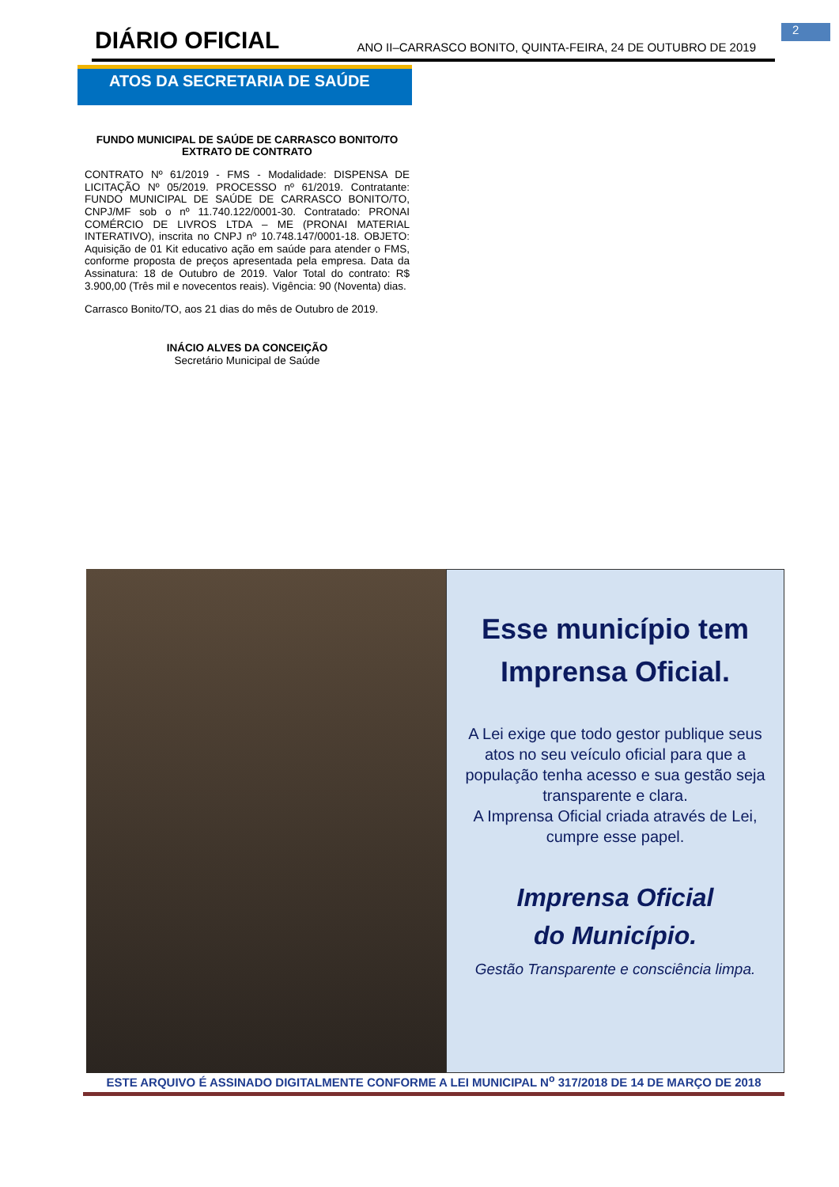2
DIÁRIO OFICIAL
ANO II–CARRASCO BONITO, QUINTA-FEIRA, 24 DE OUTUBRO DE 2019
ATOS DA SECRETARIA DE SAÚDE
FUNDO MUNICIPAL DE SAÚDE DE CARRASCO BONITO/TO
EXTRATO DE CONTRATO
CONTRATO Nº 61/2019 - FMS - Modalidade: DISPENSA DE LICITAÇÃO Nº 05/2019. PROCESSO nº 61/2019. Contratante: FUNDO MUNICIPAL DE SAÚDE DE CARRASCO BONITO/TO, CNPJ/MF sob o nº 11.740.122/0001-30. Contratado: PRONAI COMÉRCIO DE LIVROS LTDA – ME (PRONAI MATERIAL INTERATIVO), inscrita no CNPJ nº 10.748.147/0001-18. OBJETO: Aquisição de 01 Kit educativo ação em saúde para atender o FMS, conforme proposta de preços apresentada pela empresa. Data da Assinatura: 18 de Outubro de 2019. Valor Total do contrato: R$ 3.900,00 (Três mil e novecentos reais). Vigência: 90 (Noventa) dias.
Carrasco Bonito/TO, aos 21 dias do mês de Outubro de 2019.
INÁCIO ALVES DA CONCEIÇÃO
Secretário Municipal de Saúde
Esse município tem
Imprensa Oficial.
A Lei exige que todo gestor publique seus atos no seu veículo oficial para que a população tenha acesso e sua gestão seja transparente e clara.
A Imprensa Oficial criada através de Lei, cumpre esse papel.
Imprensa Oficial
do Município.
Gestão Transparente e consciência limpa.
ESTE ARQUIVO É ASSINADO DIGITALMENTE CONFORME A LEI MUNICIPAL N<sup>o</sup> 317/2018 DE 14 DE MARÇO DE 2018